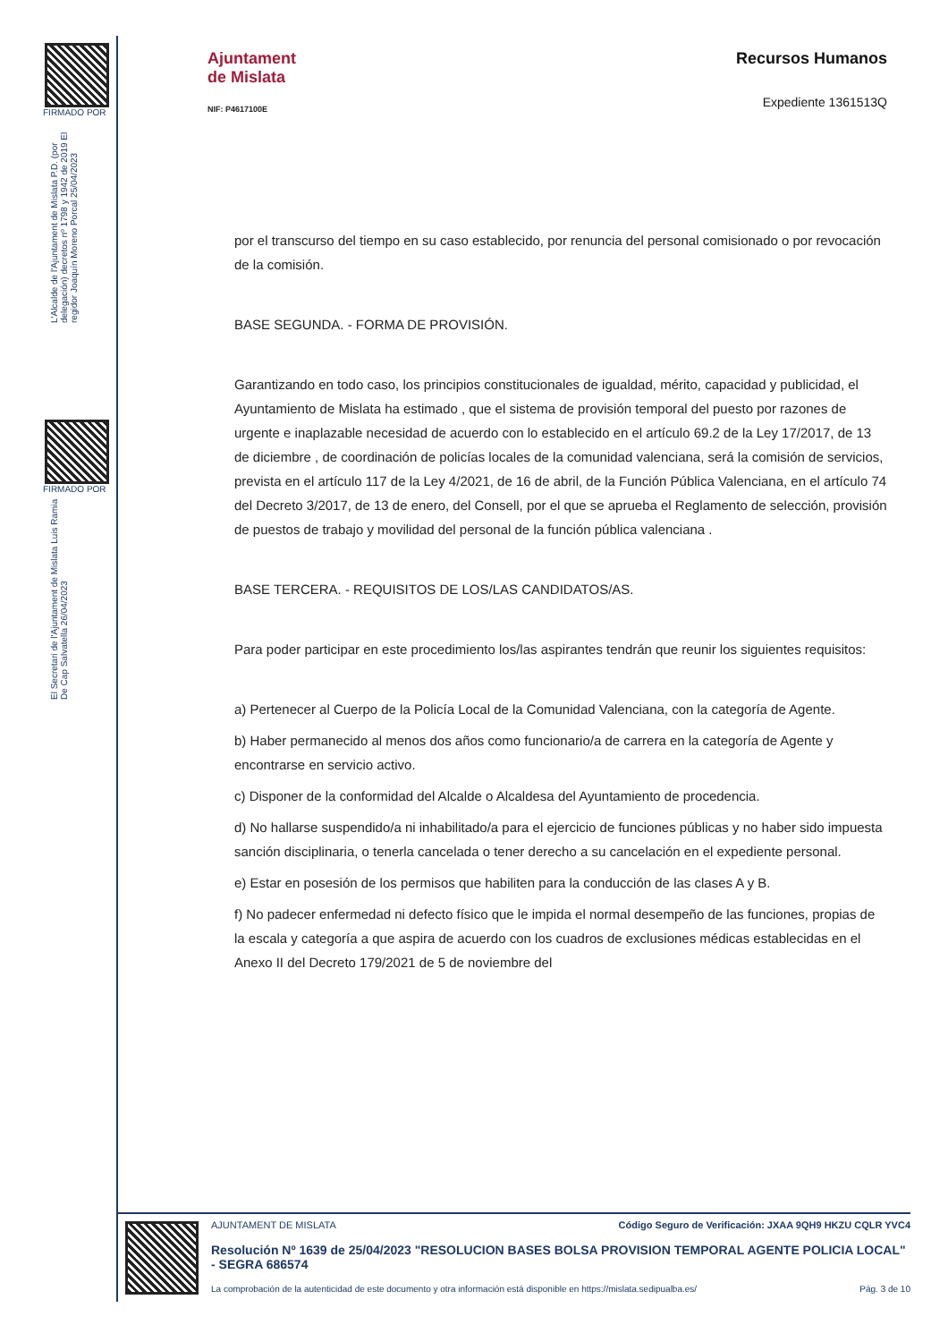FIRMADO POR
L'Alcalde de l'Ajuntament de Mislata P.D. (por delegación) decretos nº 1798 y 1942 de 2019 El regidor Joaquín Moreno Porcal 25/04/2023
FIRMADO POR
El Secretari de l'Ajuntament de Mislata Luis Ramia De Cap Salvatella 26/04/2023
Ajuntament
de Mislata
NIF: P4617100E
Recursos Humanos
Expediente 1361513Q
por el transcurso del tiempo en su caso establecido, por renuncia del personal comisionado o por revocación de la comisión.
BASE SEGUNDA. - FORMA DE PROVISIÓN.
Garantizando en todo caso, los principios constitucionales de igualdad, mérito, capacidad y publicidad, el Ayuntamiento de Mislata ha estimado , que el sistema de provisión temporal del puesto por razones de urgente e inaplazable necesidad de acuerdo con lo establecido en el artículo 69.2 de la Ley 17/2017, de 13 de diciembre , de coordinación de policías locales de la comunidad valenciana, será la comisión de servicios, prevista en el artículo 117 de la Ley 4/2021, de 16 de abril, de la Función Pública Valenciana, en el artículo 74 del Decreto 3/2017, de 13 de enero, del Consell, por el que se aprueba el Reglamento de selección, provisión de puestos de trabajo y movilidad del personal de la función pública valenciana .
BASE TERCERA. - REQUISITOS DE LOS/LAS CANDIDATOS/AS.
Para poder participar en este procedimiento los/las aspirantes tendrán que reunir los siguientes requisitos:
a) Pertenecer al Cuerpo de la Policía Local de la Comunidad Valenciana, con la categoría de Agente.
b) Haber permanecido al menos dos años como funcionario/a de carrera en la categoría de Agente y encontrarse en servicio activo.
c) Disponer de la conformidad del Alcalde o Alcaldesa del Ayuntamiento de procedencia.
d) No hallarse suspendido/a ni inhabilitado/a para el ejercicio de funciones públicas y no haber sido impuesta sanción disciplinaria, o tenerla cancelada o tener derecho a su cancelación en el expediente personal.
e) Estar en posesión de los permisos que habiliten para la conducción de las clases A y B.
f) No padecer enfermedad ni defecto físico que le impida el normal desempeño de las funciones, propias de la escala y categoría a que aspira de acuerdo con los cuadros de exclusiones médicas establecidas en el Anexo II del Decreto 179/2021 de 5 de noviembre del
AJUNTAMENT DE MISLATA Código Seguro de Verificación: JXAA 9QH9 HKZU CQLR YVC4
Resolución Nº 1639 de 25/04/2023 "RESOLUCION BASES BOLSA PROVISION TEMPORAL AGENTE POLICIA LOCAL" - SEGRA 686574
La comprobación de la autenticidad de este documento y otra información está disponible en https://mislata.sedipualba.es/ Pág. 3 de 10